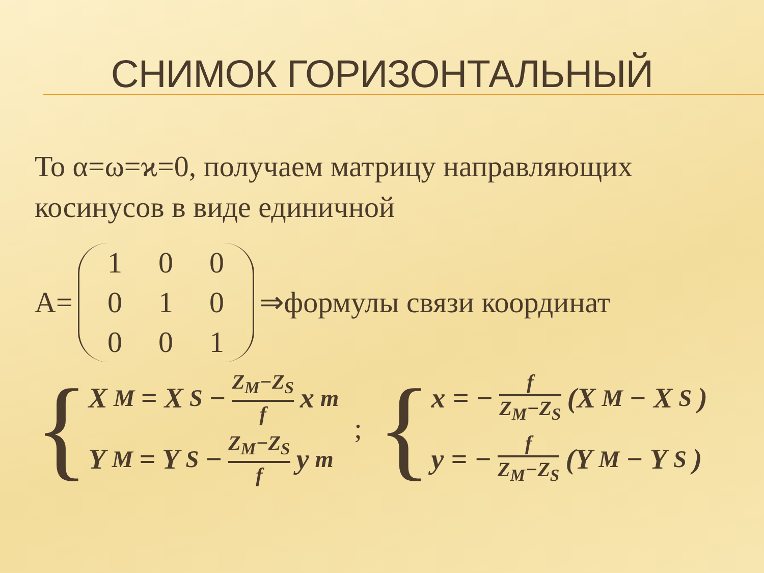СНИМОК ГОРИЗОНТАЛЬНЫЙ
То α=ω=ϰ=0, получаем матрицу направляющих косинусов в виде единичной
A=
100010001
⇒формулы связи координат
{
X<sub>M</sub> = X<sub>S</sub> − Z<sub>M</sub>−Z<sub>S</sub> f x<sub>m</sub>
Y<sub>M</sub> = Y<sub>S</sub> − Z<sub>M</sub>−Z<sub>S</sub> f y<sub>m</sub>
; {
x = − f Z<sub>M</sub>−Z<sub>S</sub> (X<sub>M</sub> − X<sub>S</sub>)
y = − f Z<sub>M</sub>−Z<sub>S</sub> (Y<sub>M</sub> − Y<sub>S</sub>)